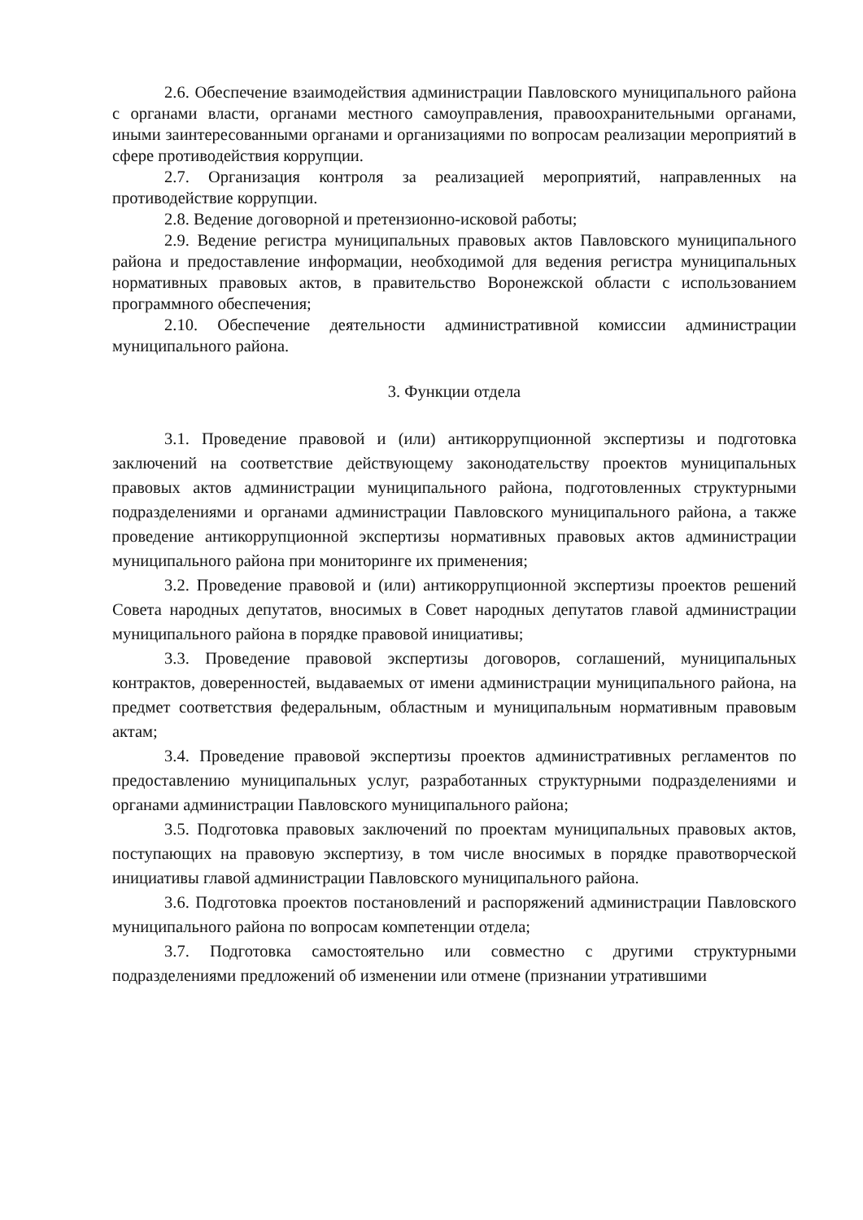2.6. Обеспечение взаимодействия администрации Павловского муниципального района с органами власти, органами местного самоуправления, правоохранительными органами, иными заинтересованными органами и организациями по вопросам реализации мероприятий в сфере противодействия коррупции.
2.7. Организация контроля за реализацией мероприятий, направленных на противодействие коррупции.
2.8. Ведение договорной и претензионно-исковой работы;
2.9. Ведение регистра муниципальных правовых актов Павловского муниципального района и предоставление информации, необходимой для ведения регистра муниципальных нормативных правовых актов, в правительство Воронежской области с использованием программного обеспечения;
2.10. Обеспечение деятельности административной комиссии администрации муниципального района.
3. Функции отдела
3.1. Проведение правовой и (или) антикоррупционной экспертизы и подготовка заключений на соответствие действующему законодательству проектов муниципальных правовых актов администрации муниципального района, подготовленных структурными подразделениями и органами администрации Павловского муниципального района, а также проведение антикоррупционной экспертизы нормативных правовых актов администрации муниципального района при мониторинге их применения;
3.2. Проведение правовой и (или) антикоррупционной экспертизы проектов решений Совета народных депутатов, вносимых в Совет народных депутатов главой администрации муниципального района в порядке правовой инициативы;
3.3. Проведение правовой экспертизы договоров, соглашений, муниципальных контрактов, доверенностей, выдаваемых от имени администрации муниципального района, на предмет соответствия федеральным, областным и муниципальным нормативным правовым актам;
3.4. Проведение правовой экспертизы проектов административных регламентов по предоставлению муниципальных услуг, разработанных структурными подразделениями и органами администрации Павловского муниципального района;
3.5. Подготовка правовых заключений по проектам муниципальных правовых актов, поступающих на правовую экспертизу, в том числе вносимых в порядке правотворческой инициативы главой администрации Павловского муниципального района.
3.6. Подготовка проектов постановлений и распоряжений администрации Павловского муниципального района по вопросам компетенции отдела;
3.7. Подготовка самостоятельно или совместно с другими структурными подразделениями предложений об изменении или отмене (признании утратившими